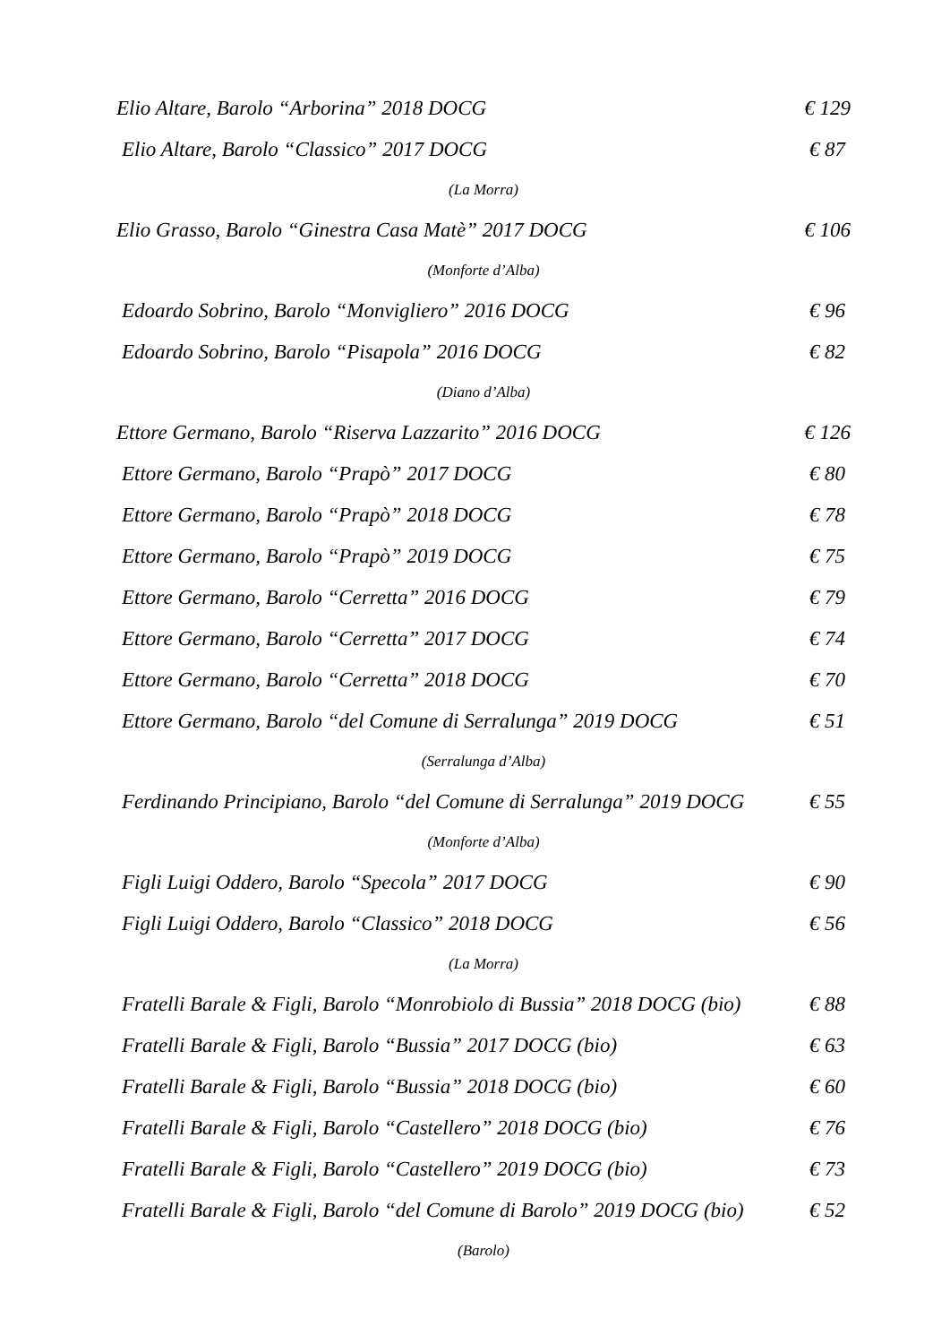Elio Altare, Barolo “Arborina” 2018 DOCG € 129
Elio Altare, Barolo “Classico” 2017 DOCG € 87
(La Morra)
Elio Grasso, Barolo “Ginestra Casa Matè” 2017 DOCG € 106
(Monforte d’Alba)
Edoardo Sobrino, Barolo “Monvigliero” 2016 DOCG € 96
Edoardo Sobrino, Barolo “Pisapola” 2016 DOCG € 82
(Diano d’Alba)
Ettore Germano, Barolo “Riserva Lazzarito” 2016 DOCG € 126
Ettore Germano, Barolo “Prapò” 2017 DOCG € 80
Ettore Germano, Barolo “Prapò” 2018 DOCG € 78
Ettore Germano, Barolo “Prapò” 2019 DOCG € 75
Ettore Germano, Barolo “Cerretta” 2016 DOCG € 79
Ettore Germano, Barolo “Cerretta” 2017 DOCG € 74
Ettore Germano, Barolo “Cerretta” 2018 DOCG € 70
Ettore Germano, Barolo “del Comune di Serralunga” 2019 DOCG € 51
(Serralunga d’Alba)
Ferdinando Principiano, Barolo “del Comune di Serralunga” 2019 DOCG € 55
(Monforte d’Alba)
Figli Luigi Oddero, Barolo “Specola” 2017 DOCG € 90
Figli Luigi Oddero, Barolo “Classico” 2018 DOCG € 56
(La Morra)
Fratelli Barale & Figli, Barolo “Monrobiolo di Bussia” 2018 DOCG (bio) € 88
Fratelli Barale & Figli, Barolo “Bussia” 2017 DOCG (bio) € 63
Fratelli Barale & Figli, Barolo “Bussia” 2018 DOCG (bio) € 60
Fratelli Barale & Figli, Barolo “Castellero” 2018 DOCG (bio) € 76
Fratelli Barale & Figli, Barolo “Castellero” 2019 DOCG (bio) € 73
Fratelli Barale & Figli, Barolo “del Comune di Barolo” 2019 DOCG (bio) € 52
(Barolo)